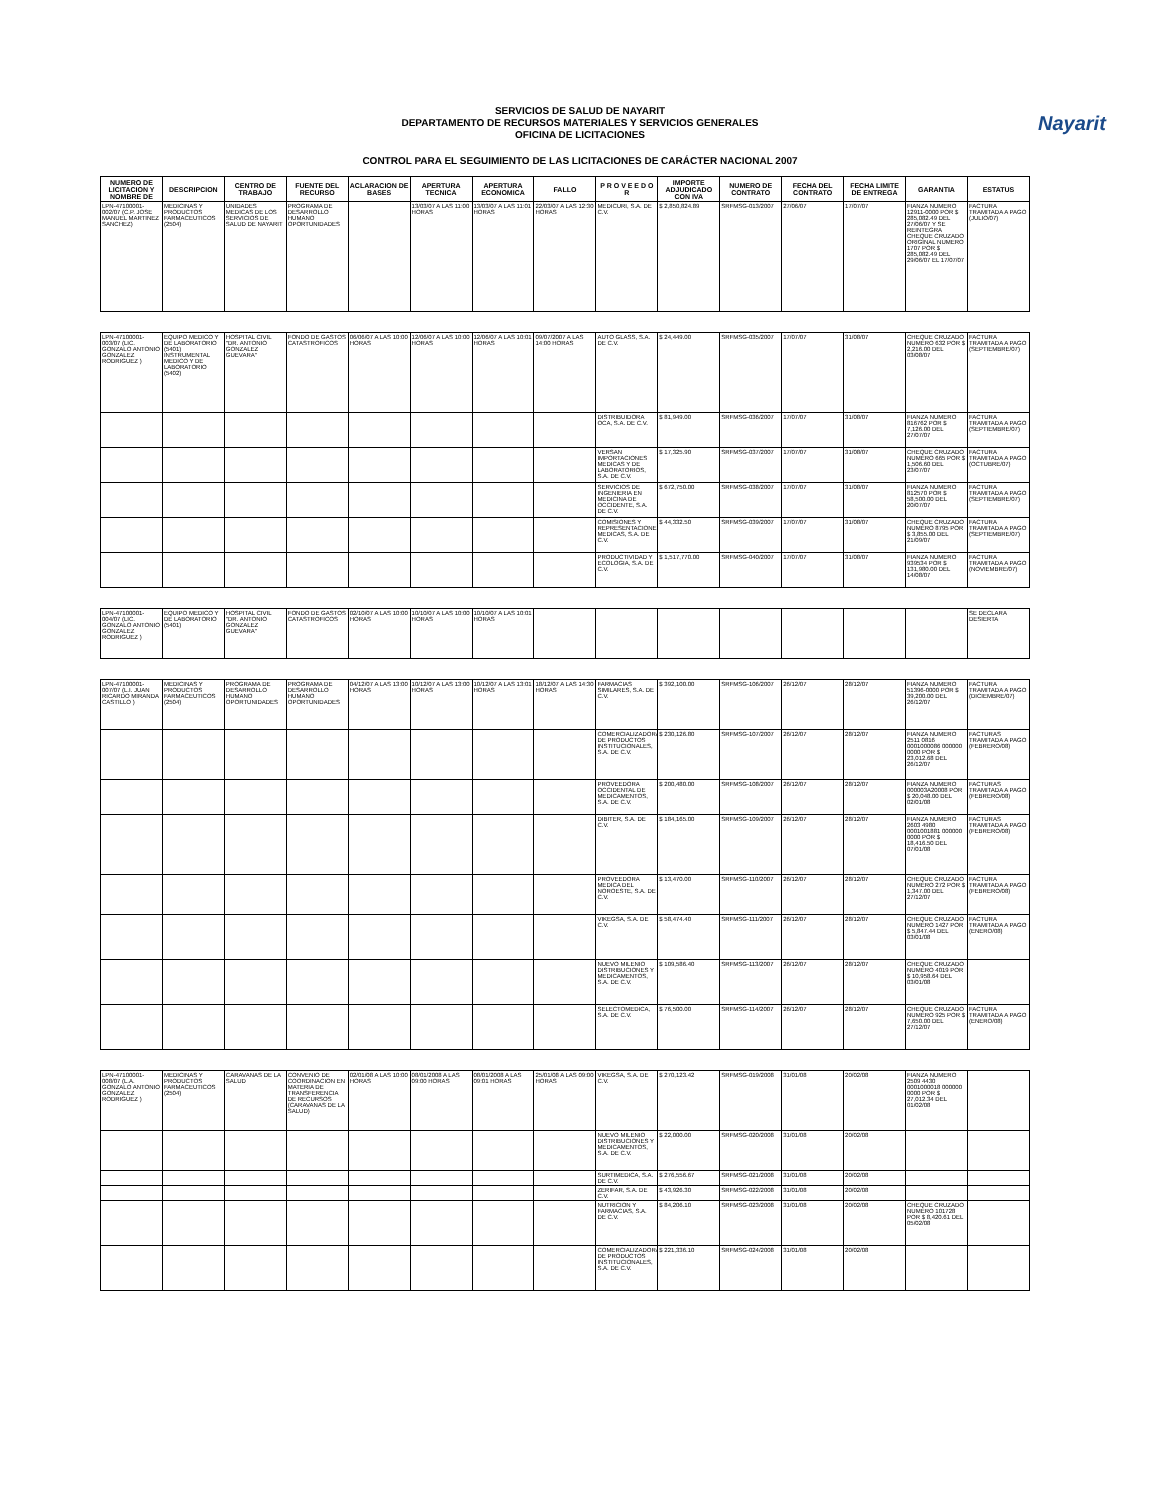Nayarit
SERVICIOS DE SALUD DE NAYARIT
DEPARTAMENTO DE RECURSOS MATERIALES Y SERVICIOS GENERALES
OFICINA DE LICITACIONES
CONTROL PARA EL SEGUIMIENTO DE LAS LICITACIONES DE CARÁCTER NACIONAL 2007
| NUMERO DE LICITACION Y NOMBRE DE | DESCRIPCION | CENTRO DE TRABAJO | FUENTE DEL RECURSO | ACLARACION DE BASES | APERTURA TECNICA | APERTURA ECONOMICA | FALLO | P R O V E E D O R | IMPORTE ADJUDICADO CON IVA | NUMERO DE CONTRATO | FECHA DEL CONTRATO | FECHA LIMITE DE ENTREGA | GARANTIA | ESTATUS |
| --- | --- | --- | --- | --- | --- | --- | --- | --- | --- | --- | --- | --- | --- | --- |
| LPN-47100001-002/07 (C.P. JOSE MANUEL MARTINEZ SANCHEZ) | MEDICINAS Y PRODUCTOS FARMACEUTICOS (2504) | UNIDADES MEDICAS DE LOS SERVICIOS DE SALUD DE NAYARIT | PROGRAMA DE DESARROLLO HUMANO OPORTUNIDADES | | 13/03/07 A LAS 11:00 HORAS | 13/03/07 A LAS 11:01 HORAS | 22/03/07 A LAS 12:30 HORAS | MEDICURI, S.A. DE C.V. | $ 2,850,824.89 | SRFMSG-013/2007 | 27/06/07 | 17/07/07 | FIANZA NUMERO 12911-0000 POR $ 285,082.49 DEL 27/06/07 Y SE REINTEGRA CHEQUE CRUZADO ORIGINAL NUMERO 1707 POR $ 285,082.49 DEL 29/06/07 EL 17/07/07 | FACTURA TRAMITADA A PAGO (JULIO/07) |
| LPN-47100001-003/07 (LIC. GONZALO ANTONIO GONZALEZ RODRIGUEZ ) | EQUIPO MEDICO Y DE LABORATORIO (5401) INSTRUMENTAL MEDICO Y DE LABORATORIO (5402) | HOSPITAL CIVIL "DR. ANTONIO GONZALEZ GUEVARA" | FONDO DE GASTOS CATASTROFICOS | 06/06/07 A LAS 10:00 HORAS | 12/06/07 A LAS 10:00 HORAS | 12/06/07 A LAS 10:01 HORAS | 09/07/2007 A LAS 14:00 HORAS | AUTO GLASS, S.A. DE C.V. | $ 24,449.00 | SRFMSG-035/2007 | 17/07/07 | 31/08/07 | CHEQUE CRUZADO NUMERO 632 POR $ 2,216.00 DEL 03/08/07 | FACTURA TRAMITADA A PAGO (SEPTIEMBRE/07) |
| | | | | | | | | DISTRIBUIDORA OCA, S.A. DE C.V. | $ 81,949.00 | SRFMSG-036/2007 | 17/07/07 | 31/08/07 | FIANZA NUMERO 816762 POR $ 7,126.00 DEL 27/07/07 | FACTURA TRAMITADA A PAGO (SEPTIEMBRE/07) |
| | | | | | | | | VERSAN IMPORTACIONES MEDICAS Y DE LABORATORIOS, S.A. DE C.V. | $ 17,325.90 | SRFMSG-037/2007 | 17/07/07 | 31/08/07 | CHEQUE CRUZADO NUMERO 665 POR $ 1,506.60 DEL 23/07/07 | FACTURA TRAMITADA A PAGO (OCTUBRE/07) |
| | | | | | | | | SERVICIOS DE INGENIERIA EN MEDICINA DE OCCIDENTE, S.A. DE C.V. | $ 672,750.00 | SRFMSG-038/2007 | 17/07/07 | 31/08/07 | FIANZA NUMERO 812570 POR $ 58,500.00 DEL 20/07/07 | FACTURA TRAMITADA A PAGO (SEPTIEMBRE/07) |
| | | | | | | | | COMISIONES Y REPRESENTACIONES MEDICAS, S.A. DE C.V. | $ 44,332.50 | SRFMSG-039/2007 | 17/07/07 | 31/08/07 | CHEQUE CRUZADO NUMERO 8795 POR $ 3,855.00 DEL 21/09/07 | FACTURA TRAMITADA A PAGO (SEPTIEMBRE/07) |
| | | | | | | | | PRODUCTIVIDAD Y ECOLOGIA, S.A. DE C.V. | $ 1,517,770.00 | SRFMSG-040/2007 | 17/07/07 | 31/08/07 | FIANZA NUMERO 939534 POR $ 131,980.00 DEL 14/08/07 | FACTURA TRAMITADA A PAGO (NOVIEMBRE/07) |
| LPN-47100001-004/07 (LIC. GONZALO ANTONIO GONZALEZ RODRIGUEZ ) | EQUIPO MEDICO Y DE LABORATORIO (5401) | HOSPITAL CIVIL "DR. ANTONIO GONZALEZ GUEVARA" | FONDO DE GASTOS CATASTROFICOS | 02/10/07 A LAS 10:00 HORAS | 10/10/07 A LAS 10:00 HORAS | 10/10/07 A LAS 10:01 HORAS | | | | | | | | SE DECLARA DESIERTA |
| LPN-47100001-007/07 (L.I. JUAN RICARDO MIRANDA CASTILLO ) | MEDICINAS Y PRODUCTOS FARMACEUTICOS (2504) | PROGRAMA DE DESARROLLO HUMANO OPORTUNIDADES | PROGRAMA DE DESARROLLO HUMANO OPORTUNIDADES | 04/12/07 A LAS 13:00 HORAS | 10/12/07 A LAS 13:00 HORAS | 10/12/07 A LAS 13:01 HORAS | 18/12/07 A LAS 14:30 HORAS | FARMACIAS SIMILARES, S.A. DE C.V. | $ 392,100.00 | SRFMSG-106/2007 | 26/12/07 | 28/12/07 | FIANZA NUMERO 51396-0000 POR $ 39,200.00 DEL 26/12/07 | FACTURA TRAMITADA A PAGO (DICIEMBRE/07) |
| | | | | | | | | COMERCIALIZADORA DE PRODUCTOS INSTITUCIONALES, S.A. DE C.V. | $ 230,126.80 | SRFMSG-107/2007 | 26/12/07 | 28/12/07 | FIANZA NUMERO 2511 0816 0001000086 000000 0000 POR $ 23,012.68 DEL 26/12/07 | FACTURAS TRAMITADA A PAGO (FEBRERO/08) |
| | | | | | | | | PROVEEDORA OCCIDENTAL DE MEDICAMENTOS, S.A. DE C.V. | $ 200,480.00 | SRFMSG-108/2007 | 26/12/07 | 28/12/07 | FIANZA NUMERO 000003A20008 POR $ 20,048.00 DEL 02/01/08 | FACTURAS TRAMITADA A PAGO (FEBRERO/08) |
| | | | | | | | | DIBITER, S.A. DE C.V. | $ 184,165.00 | SRFMSG-109/2007 | 26/12/07 | 28/12/07 | FIANZA NUMERO 2603 4980 0001001881 000000 0000 POR $ 18,416.50 DEL 07/01/08 | FACTURAS TRAMITADA A PAGO (FEBRERO/08) |
| | | | | | | | | PROVEEDORA MEDICA DEL NOROESTE, S.A. DE C.V. | $ 13,470.00 | SRFMSG-110/2007 | 26/12/07 | 28/12/07 | CHEQUE CRUZADO NUMERO 272 POR $ 1,347.00 DEL 27/12/07 | FACTURA TRAMITADA A PAGO (FEBRERO/08) |
| | | | | | | | | VIKEGSA, S.A. DE C.V. | $ 58,474.40 | SRFMSG-111/2007 | 26/12/07 | 28/12/07 | CHEQUE CRUZADO NUMERO 1427 POR $ 5,847.44 DEL 03/01/08 | FACTURA TRAMITADA A PAGO (ENERO/08) |
| | | | | | | | | NUEVO MILENIO DISTRIBUCIONES Y MEDICAMENTOS, S.A. DE C.V. | $ 109,586.40 | SRFMSG-113/2007 | 26/12/07 | 28/12/07 | CHEQUE CRUZADO NUMERO 4019 POR $ 10,958.64 DEL 03/01/08 | |
| | | | | | | | | SELECTOMEDICA, S.A. DE C.V. | $ 76,500.00 | SRFMSG-114/2007 | 26/12/07 | 28/12/07 | CHEQUE CRUZADO NUMERO 925 POR $ 7,650.00 DEL 27/12/07 | FACTURA TRAMITADA A PAGO (ENERO/08) |
| LPN-47100001-008/07 (L.A. GONZALO ANTONIO GONZALEZ RODRIGUEZ ) | MEDICINAS Y PRODUCTOS FARMACEUTICOS (2504) | CARAVANAS DE LA SALUD | CONVENIO DE COORDINACION EN MATERIA DE TRANSFERENCIA DE RECURSOS (CARAVANAS DE LA SALUD) | 02/01/08 A LAS 10:00 HORAS | 08/01/2008 A LAS 09:00 HORAS | 08/01/2008 A LAS 09:01 HORAS | 25/01/08 A LAS 09:00 HORAS | VIKEGSA, S.A. DE C.V. | $ 270,123.42 | SRFMSG-019/2008 | 31/01/08 | 20/02/08 | FIANZA NUMERO 2509 4430 0001000018 000000 0000 POR $ 27,012.34 DEL 01/02/08 | |
| | | | | | | | | NUEVO MILENIO DISTRIBUCIONES Y MEDICAMENTOS, S.A. DE C.V. | $ 22,000.00 | SRFMSG-020/2008 | 31/01/08 | 20/02/08 | | |
| | | | | | | | | SURTIMEDICA, S.A. DE C.V. | $ 276,556.67 | SRFMSG-021/2008 | 31/01/08 | 20/02/08 | | |
| | | | | | | | | ZERIFAR, S.A. DE C.V. | $ 43,926.30 | SRFMSG-022/2008 | 31/01/08 | 20/02/08 | | |
| | | | | | | | | NUTRICION Y FARMACIAS, S.A. DE C.V. | $ 84,206.10 | SRFMSG-023/2008 | 31/01/08 | 20/02/08 | CHEQUE CRUZADO NUMERO 101728 POR $ 8,420.61 DEL 05/02/08 | |
| | | | | | | | | COMERCIALIZADORA DE PRODUCTOS INSTITUCIONALES, S.A. DE C.V. | $ 221,336.10 | SRFMSG-024/2008 | 31/01/08 | 20/02/08 | | |